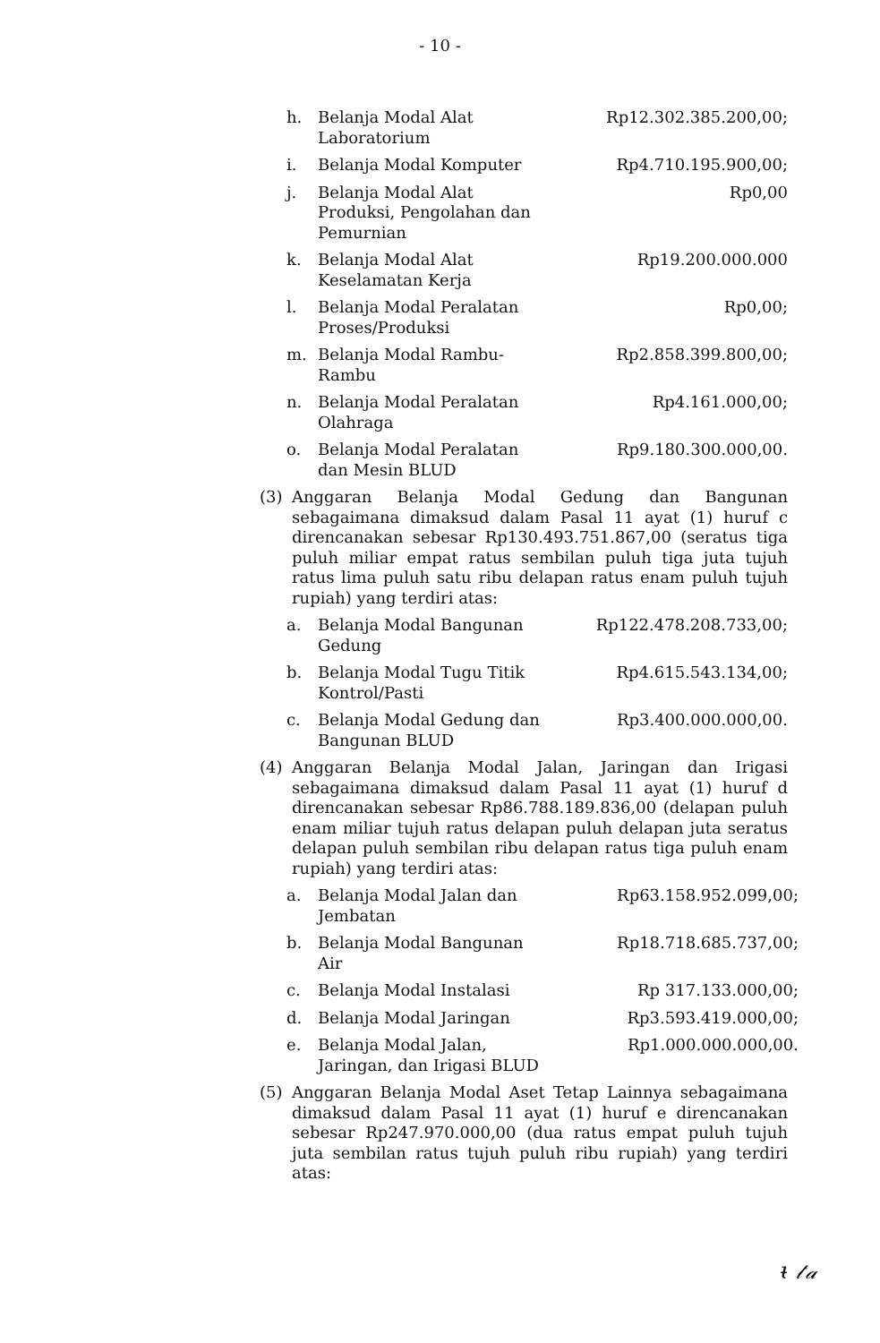- 10 -
h. Belanja Modal Alat Laboratorium Rp12.302.385.200,00;
i. Belanja Modal Komputer Rp4.710.195.900,00;
j. Belanja Modal Alat Produksi, Pengolahan dan Pemurnian Rp0,00
k. Belanja Modal Alat Keselamatan Kerja Rp19.200.000.000
l. Belanja Modal Peralatan Proses/Produksi Rp0,00;
m. Belanja Modal Rambu-Rambu Rp2.858.399.800,00;
n. Belanja Modal Peralatan Olahraga Rp4.161.000,00;
o. Belanja Modal Peralatan dan Mesin BLUD Rp9.180.300.000,00.
(3) Anggaran Belanja Modal Gedung dan Bangunan sebagaimana dimaksud dalam Pasal 11 ayat (1) huruf c direncanakan sebesar Rp130.493.751.867,00 (seratus tiga puluh miliar empat ratus sembilan puluh tiga juta tujuh ratus lima puluh satu ribu delapan ratus enam puluh tujuh rupiah) yang terdiri atas:
a. Belanja Modal Bangunan Gedung Rp122.478.208.733,00;
b. Belanja Modal Tugu Titik Kontrol/Pasti Rp4.615.543.134,00;
c. Belanja Modal Gedung dan Bangunan BLUD Rp3.400.000.000,00.
(4) Anggaran Belanja Modal Jalan, Jaringan dan Irigasi sebagaimana dimaksud dalam Pasal 11 ayat (1) huruf d direncanakan sebesar Rp86.788.189.836,00 (delapan puluh enam miliar tujuh ratus delapan puluh delapan juta seratus delapan puluh sembilan ribu delapan ratus tiga puluh enam rupiah) yang terdiri atas:
a. Belanja Modal Jalan dan Jembatan Rp63.158.952.099,00;
b. Belanja Modal Bangunan Air Rp18.718.685.737,00;
c. Belanja Modal Instalasi Rp 317.133.000,00;
d. Belanja Modal Jaringan Rp3.593.419.000,00;
e. Belanja Modal Jalan, Jaringan, dan Irigasi BLUD Rp1.000.000.000,00.
(5) Anggaran Belanja Modal Aset Tetap Lainnya sebagaimana dimaksud dalam Pasal 11 ayat (1) huruf e direncanakan sebesar Rp247.970.000,00 (dua ratus empat puluh tujuh juta sembilan ratus tujuh puluh ribu rupiah) yang terdiri atas:
ᵼ 𝓉𝒶